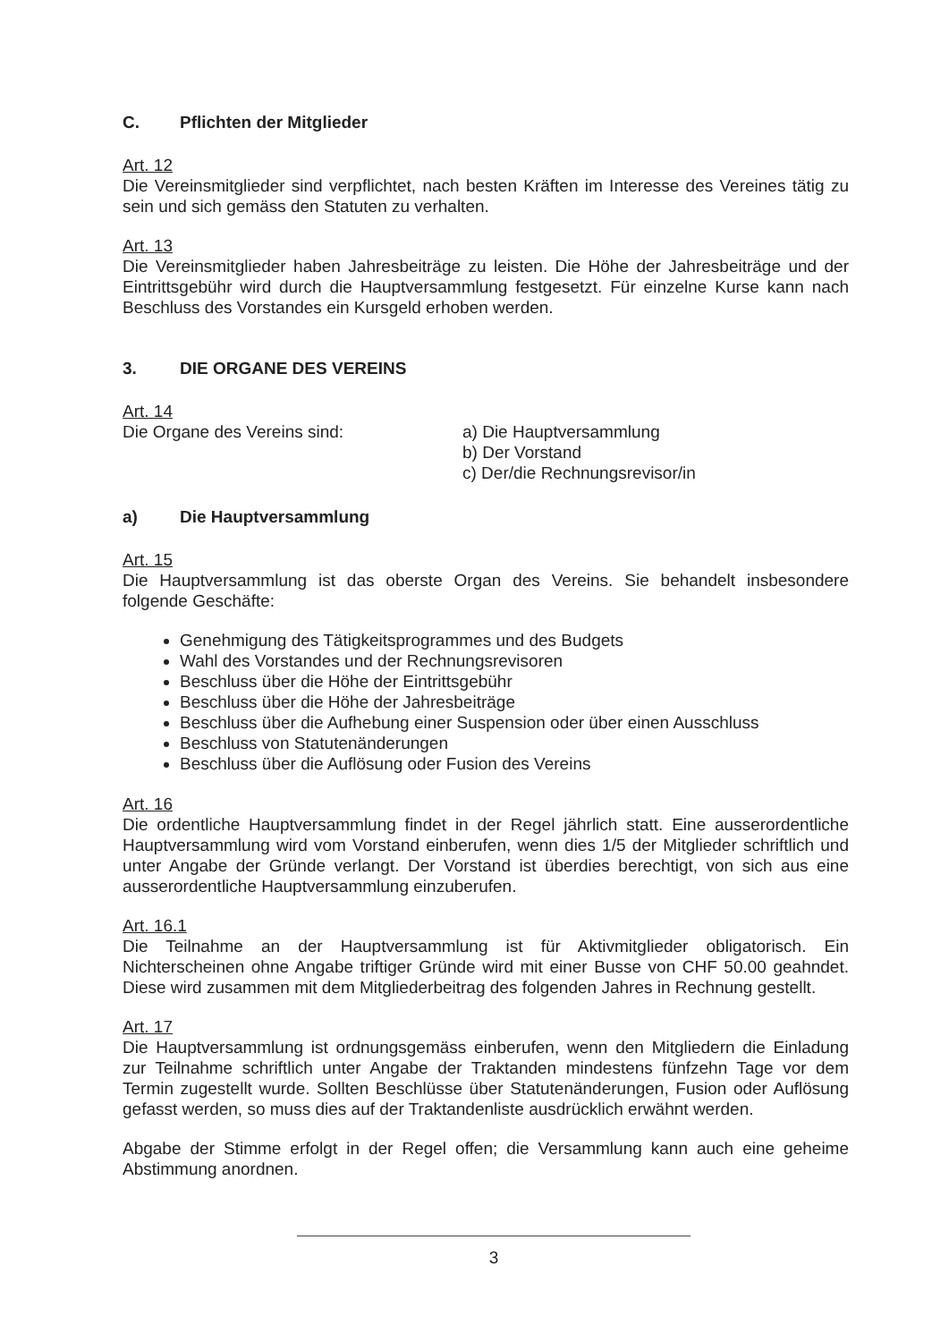C. Pflichten der Mitglieder
Art. 12
Die Vereinsmitglieder sind verpflichtet, nach besten Kräften im Interesse des Vereines tätig zu sein und sich gemäss den Statuten zu verhalten.
Art. 13
Die Vereinsmitglieder haben Jahresbeiträge zu leisten. Die Höhe der Jahresbeiträge und der Eintrittsgebühr wird durch die Hauptversammlung festgesetzt. Für einzelne Kurse kann nach Beschluss des Vorstandes ein Kursgeld erhoben werden.
3. DIE ORGANE DES VEREINS
Art. 14
Die Organe des Vereins sind: a) Die Hauptversammlung
b) Der Vorstand
c) Der/die Rechnungsrevisor/in
a) Die Hauptversammlung
Art. 15
Die Hauptversammlung ist das oberste Organ des Vereins. Sie behandelt insbesondere folgende Geschäfte:
Genehmigung des Tätigkeitsprogrammes und des Budgets
Wahl des Vorstandes und der Rechnungsrevisoren
Beschluss über die Höhe der Eintrittsgebühr
Beschluss über die Höhe der Jahresbeiträge
Beschluss über die Aufhebung einer Suspension oder über einen Ausschluss
Beschluss von Statutenänderungen
Beschluss über die Auflösung oder Fusion des Vereins
Art. 16
Die ordentliche Hauptversammlung findet in der Regel jährlich statt. Eine ausserordentliche Hauptversammlung wird vom Vorstand einberufen, wenn dies 1/5 der Mitglieder schriftlich und unter Angabe der Gründe verlangt. Der Vorstand ist überdies berechtigt, von sich aus eine ausserordentliche Hauptversammlung einzuberufen.
Art. 16.1
Die Teilnahme an der Hauptversammlung ist für Aktivmitglieder obligatorisch. Ein Nichterscheinen ohne Angabe triftiger Gründe wird mit einer Busse von CHF 50.00 geahndet. Diese wird zusammen mit dem Mitgliederbeitrag des folgenden Jahres in Rechnung gestellt.
Art. 17
Die Hauptversammlung ist ordnungsgemäss einberufen, wenn den Mitgliedern die Einladung zur Teilnahme schriftlich unter Angabe der Traktanden mindestens fünfzehn Tage vor dem Termin zugestellt wurde. Sollten Beschlüsse über Statutenänderungen, Fusion oder Auflösung gefasst werden, so muss dies auf der Traktandenliste ausdrücklich erwähnt werden.
Abgabe der Stimme erfolgt in der Regel offen; die Versammlung kann auch eine geheime Abstimmung anordnen.
3